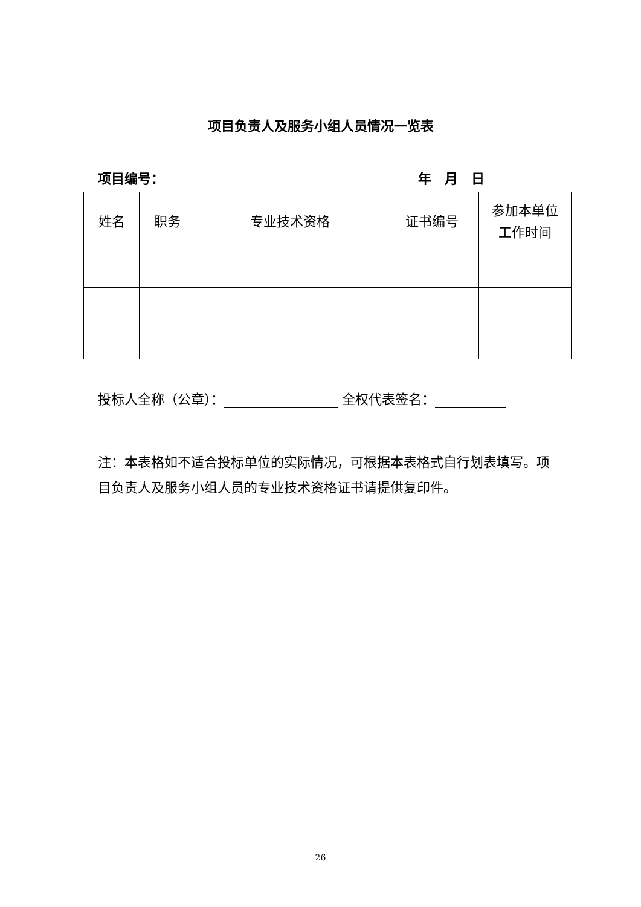项目负责人及服务小组人员情况一览表
项目编号： 年　月　日
| 姓名 | 职务 | 专业技术资格 | 证书编号 | 参加本单位 工作时间 |
| --- | --- | --- | --- | --- |
投标人全称（公章）： 全权代表签名：
注：本表格如不适合投标单位的实际情况，可根据本表格式自行划表填写。项目负责人及服务小组人员的专业技术资格证书请提供复印件。
26